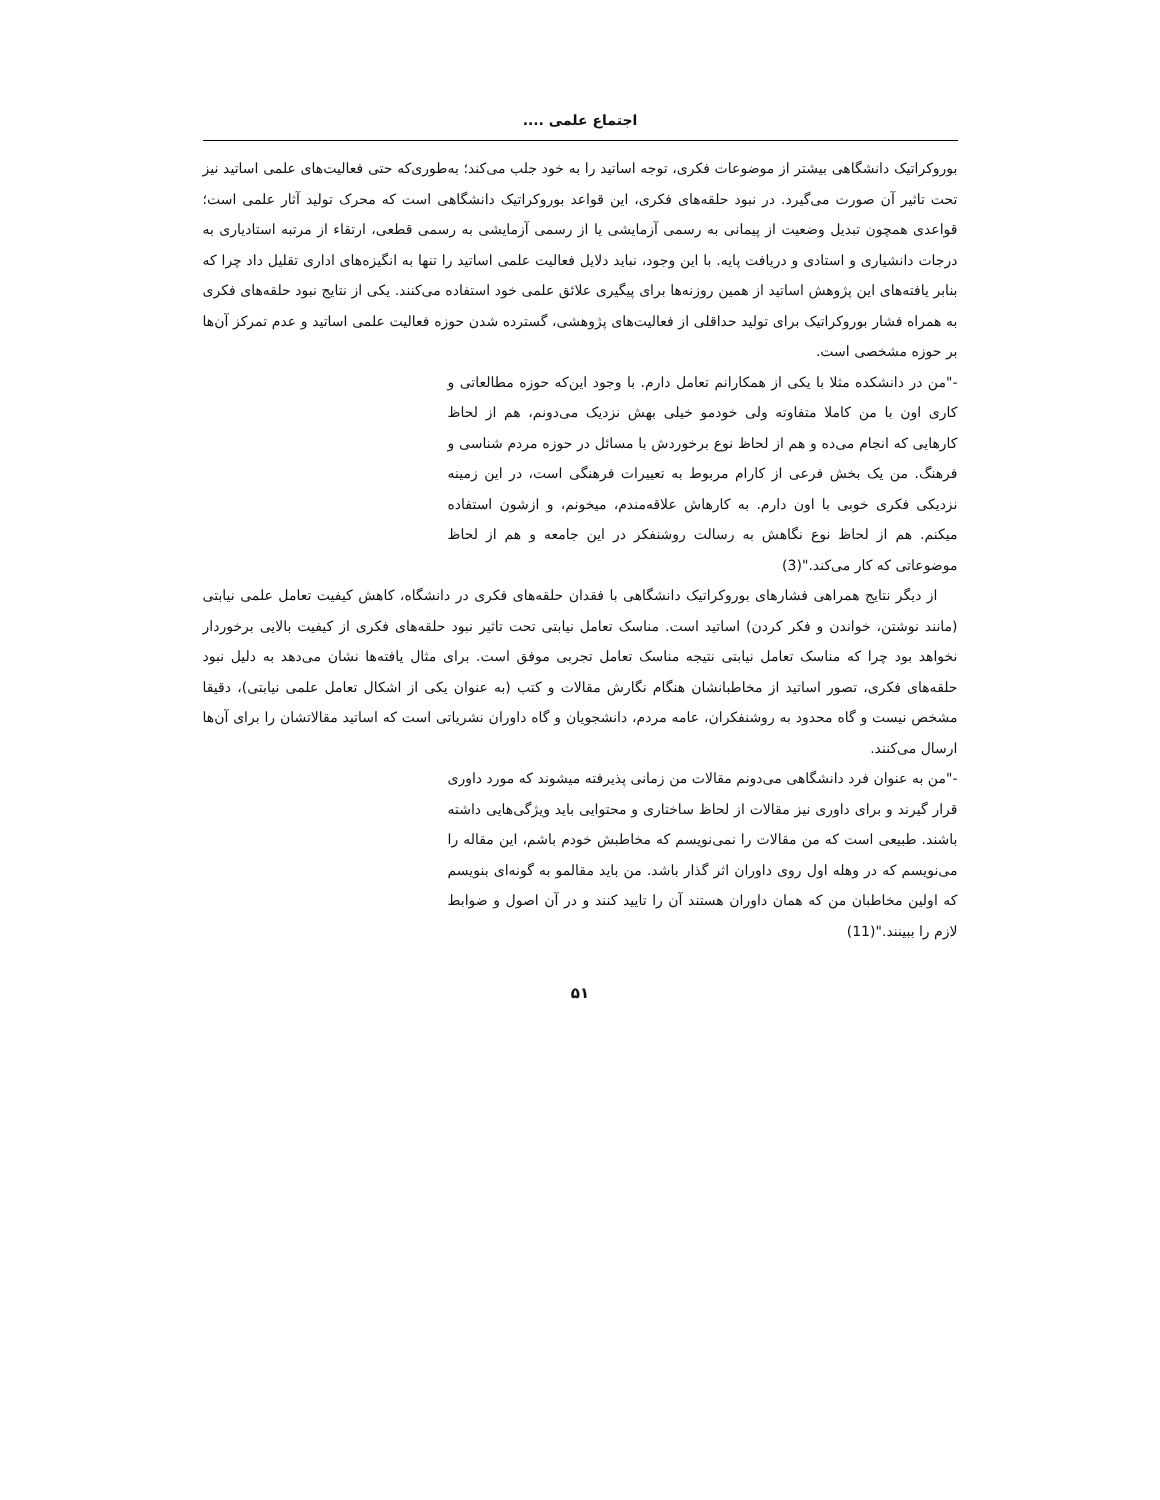اجتماع علمی ....
بوروکراتیک دانشگاهی بیشتر از موضوعات فکری، توجه اساتید را به خود جلب می‌کند؛ به‌طوری‌که حتی فعالیت‌های علمی اساتید نیز تحت تاثیر آن صورت می‌گیرد. در نبود حلقه‌های فکری، این قواعد بوروکراتیک دانشگاهی است که محرک تولید آثار علمی است؛ قواعدی همچون تبدیل وضعیت از پیمانی به رسمی آزمایشی یا از رسمی آزمایشی به رسمی قطعی، ارتقاء از مرتبه استادیاری به درجات دانشیاری و استادی و دریافت پایه. با این وجود، نباید دلایل فعالیت علمی اساتید را تنها به انگیزه‌های اداری تقلیل داد چرا که بنابر یافته‌های این پژوهش اساتید از همین روزنه‌ها برای پیگیری علائق علمی خود استفاده می‌کنند. یکی از نتایج نبود حلقه‌های فکری به همراه فشار بوروکراتیک برای تولید حداقلی از فعالیت‌های پژوهشی، گسترده شدن حوزه فعالیت علمی اساتید و عدم تمرکز آن‌ها بر حوزه مشخصی است.
-"من در دانشکده مثلا با یکی از همکارانم تعامل دارم. با وجود این‌که حوزه مطالعاتی و کاری اون با من کاملا متفاوته ولی خودمو خیلی بهش نزدیک می‌دونم، هم از لحاظ کارهایی که انجام می‌ده و هم از لحاظ نوع برخوردش با مسائل در حوزه مردم شناسی و فرهنگ. من یک بخش فرعی از کارام مربوط به تعییرات فرهنگی است، در این زمینه نزدیکی فکری خوبی با اون دارم. به کارهاش علاقه‌مندم، میخونم، و ازشون استفاده میکنم. هم از لحاظ نوع نگاهش به رسالت روشنفکر در این جامعه و هم از لحاظ موضوعاتی که کار می‌کند."(3)
از دیگر نتایج همراهی فشارهای بوروکراتیک دانشگاهی با فقدان حلقه‌های فکری در دانشگاه، کاهش کیفیت تعامل علمی نیابتی (مانند نوشتن، خواندن و فکر کردن) اساتید است. مناسک تعامل نیابتی تحت تاثیر نبود حلقه‌های فکری از کیفیت بالایی برخوردار نخواهد بود چرا که مناسک تعامل نیابتی نتیجه مناسک تعامل تجربی موفق است. برای مثال یافته‌ها نشان می‌دهد به دلیل نبود حلقه‌های فکری، تصور اساتید از مخاطبانشان هنگام نگارش مقالات و کتب (به عنوان یکی از اشکال تعامل علمی نیابتی)، دقیقا مشخص نیست و گاه محدود به روشنفکران، عامه مردم، دانشجویان و گاه داوران نشریاتی است که اساتید مقالاتشان را برای آن‌ها ارسال می‌کنند.
-"من به عنوان فرد دانشگاهی می‌دونم مقالات من زمانی پذیرفته میشوند که مورد داوری قرار گیرند و برای داوری نیز مقالات از لحاظ ساختاری و محتوایی باید ویژگی‌هایی داشته باشند. طبیعی است که من مقالات را نمی‌نویسم که مخاطبش خودم باشم، این مقاله را می‌نویسم که در وهله اول روی داوران اثر گذار باشد. من باید مقالمو به گونه‌ای بنویسم که اولین مخاطبان من که همان داوران هستند آن را تایید کنند و در آن اصول و ضوابط لازم را ببینند."(11)
۵۱